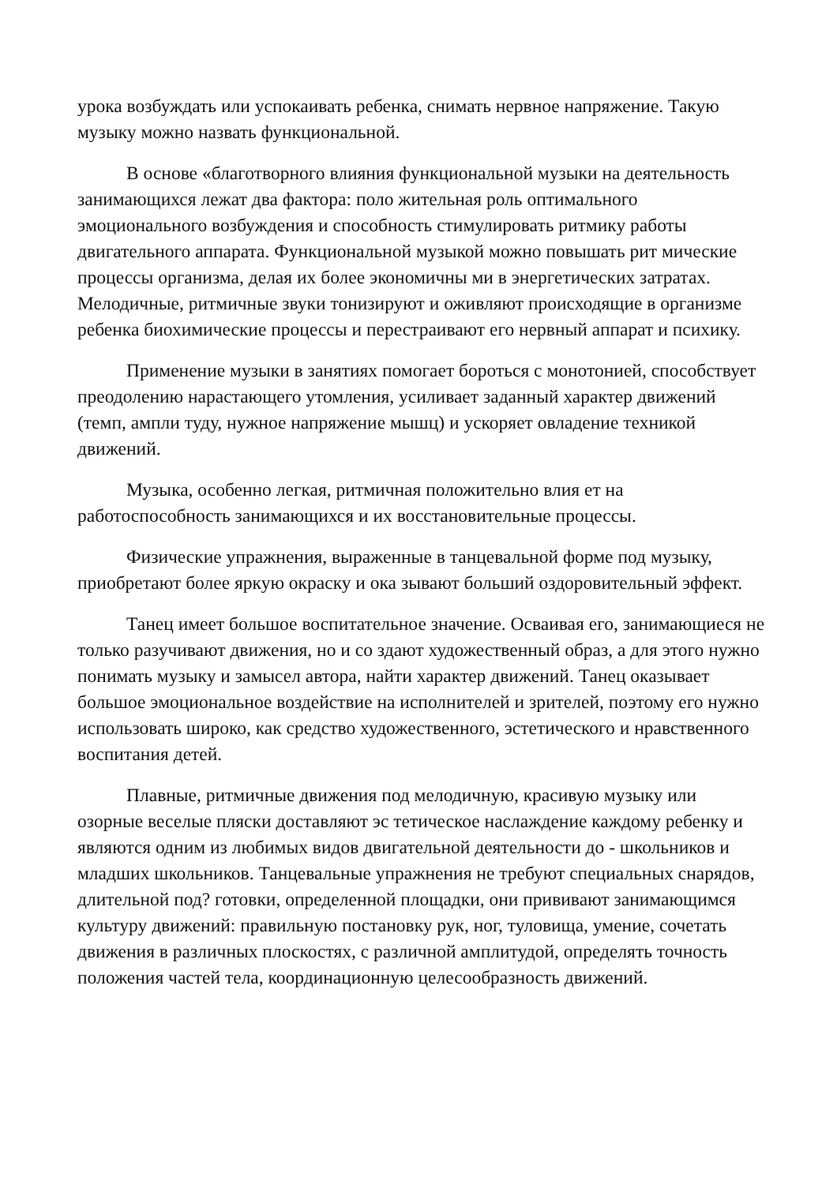урока возбуждать или успокаивать ребенка, снимать нервное напряжение. Такую музыку можно назвать функциональной.
В основе «благотворного влияния функциональной музыки на деятельность занимающихся лежат два фактора: поло жительная роль оптимального эмоционального возбуждения и способность стимулировать ритмику работы двигательного аппарата. Функциональной музыкой можно повышать рит мические процессы организма, делая их более экономичны ми в энергетических затратах. Мелодичные, ритмичные звуки тонизируют и оживляют происходящие в организме ребенка биохимические процессы и перестраивают его нервный аппарат и психику.
Применение музыки в занятиях помогает бороться с монотонией, способствует преодолению нарастающего утомления, усиливает заданный характер движений (темп, ампли туду, нужное напряжение мышц) и ускоряет овладение техникой движений.
Музыка, особенно легкая, ритмичная положительно влия ет на работоспособность занимающихся и их восстановительные процессы.
Физические упражнения, выраженные в танцевальной форме под музыку, приобретают более яркую окраску и ока зывают больший оздоровительный эффект.
Танец имеет большое воспитательное значение. Осваивая его, занимающиеся не только разучивают движения, но и со здают художественный образ, а для этого нужно понимать музыку и замысел автора, найти характер движений. Танец оказывает большое эмоциональное воздействие на исполнителей и зрителей, поэтому его нужно использовать широко, как средство художественного, эстетического и нравственного воспитания детей.
Плавные, ритмичные движения под мелодичную, красивую музыку или озорные веселые пляски доставляют эс тетическое наслаждение каждому ребенку и являются одним из любимых видов двигательной деятельности до - школьников и младших школьников. Танцевальные упражнения не требуют специальных снарядов, длительной под? готовки, определенной площадки, они прививают занимающимся культуру движений: правильную постановку рук, ног, туловища, умение, сочетать движения в различных плоскостях, с различной амплитудой, определять точность положения частей тела, координационную целесообразность движений.